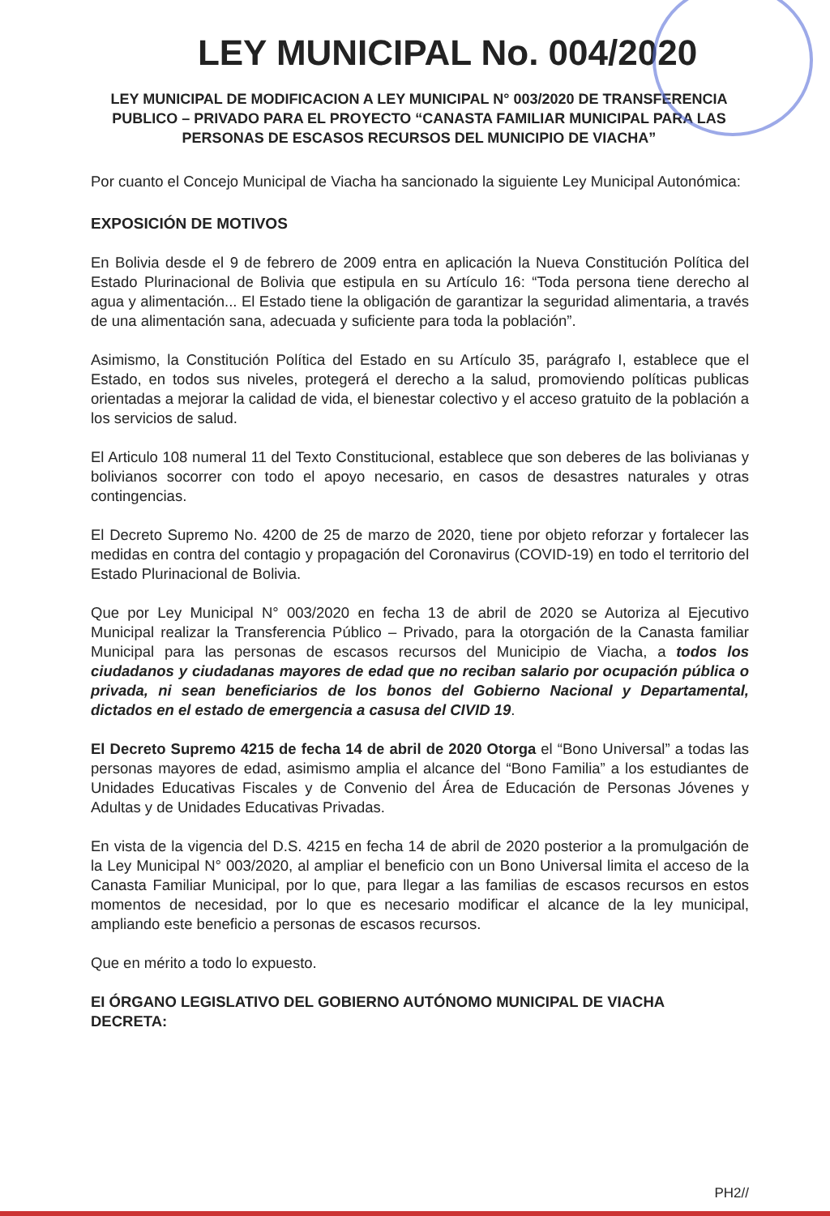LEY MUNICIPAL No. 004/2020
LEY MUNICIPAL DE MODIFICACION A LEY MUNICIPAL N° 003/2020 DE TRANSFERENCIA PUBLICO – PRIVADO PARA EL PROYECTO “CANASTA FAMILIAR MUNICIPAL PARA LAS PERSONAS DE ESCASOS RECURSOS DEL MUNICIPIO DE VIACHA”
Por cuanto el Concejo Municipal de Viacha ha sancionado la siguiente Ley Municipal Autonómica:
EXPOSICIÓN DE MOTIVOS
En Bolivia desde el 9 de febrero de 2009 entra en aplicación la Nueva Constitución Política del Estado Plurinacional de Bolivia que estipula en su Artículo 16: “Toda persona tiene derecho al agua y alimentación... El Estado tiene la obligación de garantizar la seguridad alimentaria, a través de una alimentación sana, adecuada y suficiente para toda la población”.
Asimismo, la Constitución Política del Estado en su Artículo 35, parágrafo I, establece que el Estado, en todos sus niveles, protegerá el derecho a la salud, promoviendo políticas publicas orientadas a mejorar la calidad de vida, el bienestar colectivo y el acceso gratuito de la población a los servicios de salud.
El Articulo 108 numeral 11 del Texto Constitucional, establece que son deberes de las bolivianas y bolivianos socorrer con todo el apoyo necesario, en casos de desastres naturales y otras contingencias.
El Decreto Supremo No. 4200 de 25 de marzo de 2020, tiene por objeto reforzar y fortalecer las medidas en contra del contagio y propagación del Coronavirus (COVID-19) en todo el territorio del Estado Plurinacional de Bolivia.
Que por Ley Municipal N° 003/2020 en fecha 13 de abril de 2020 se Autoriza al Ejecutivo Municipal realizar la Transferencia Público – Privado, para la otorgación de la Canasta familiar Municipal para las personas de escasos recursos del Municipio de Viacha, a todos los ciudadanos y ciudadanas mayores de edad que no reciban salario por ocupación pública o privada, ni sean beneficiarios de los bonos del Gobierno Nacional y Departamental, dictados en el estado de emergencia a casusa del CIVID 19.
El Decreto Supremo 4215 de fecha 14 de abril de 2020 Otorga el “Bono Universal” a todas las personas mayores de edad, asimismo amplia el alcance del “Bono Familia” a los estudiantes de Unidades Educativas Fiscales y de Convenio del Área de Educación de Personas Jóvenes y Adultas y de Unidades Educativas Privadas.
En vista de la vigencia del D.S. 4215 en fecha 14 de abril de 2020 posterior a la promulgación de la Ley Municipal N° 003/2020, al ampliar el beneficio con un Bono Universal limita el acceso de la Canasta Familiar Municipal, por lo que, para llegar a las familias de escasos recursos en estos momentos de necesidad, por lo que es necesario modificar el alcance de la ley municipal, ampliando este beneficio a personas de escasos recursos.
Que en mérito a todo lo expuesto.
EI ÓRGANO LEGISLATIVO DEL GOBIERNO AUTÓNOMO MUNICIPAL DE VIACHA
DECRETA:
PH2//